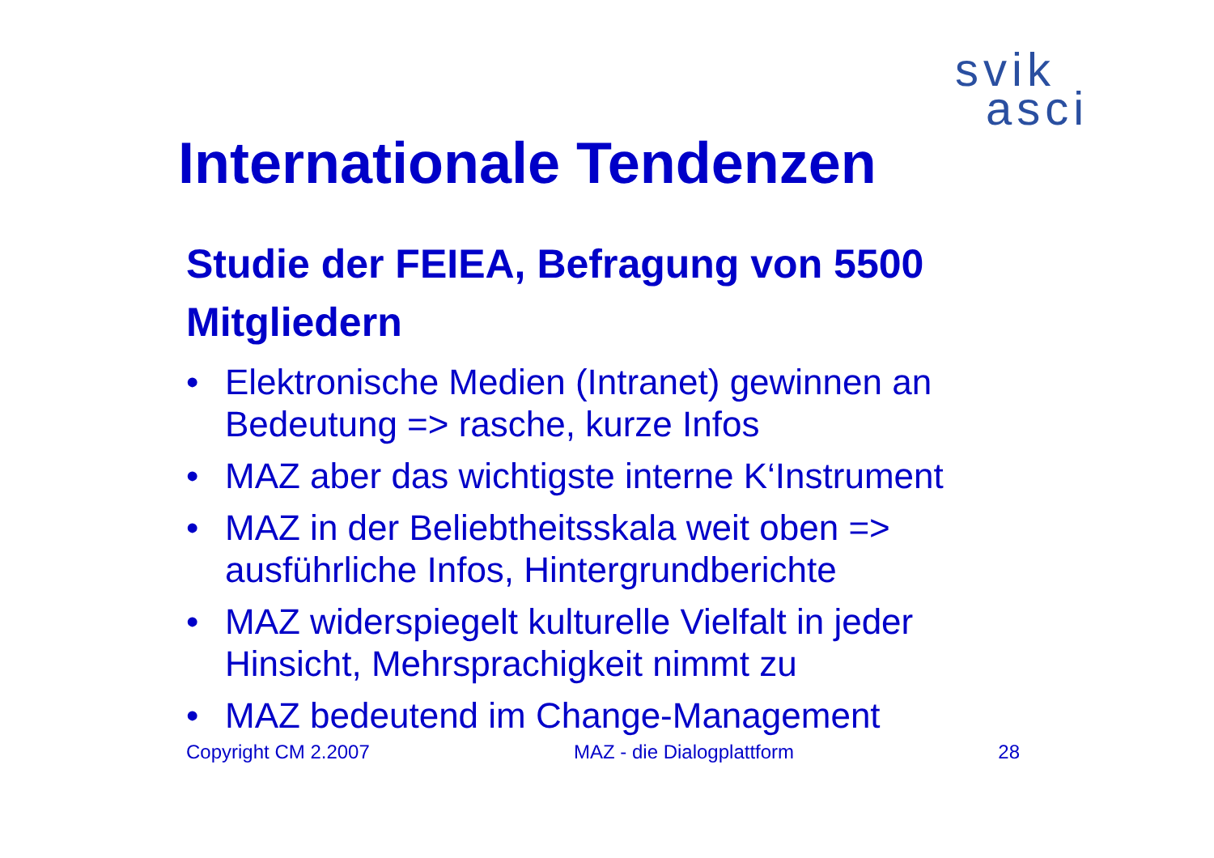svik
asci
Internationale Tendenzen
Studie der FEIEA, Befragung von 5500 Mitgliedern
• Elektronische Medien (Intranet) gewinnen an Bedeutung => rasche, kurze Infos
• MAZ aber das wichtigste interne K‘Instrument
• MAZ in der Beliebtheitsskala weit oben => ausführliche Infos, Hintergrundberichte
• MAZ widerspiegelt kulturelle Vielfalt in jeder Hinsicht, Mehrsprachigkeit nimmt zu
• MAZ bedeutend im Change-Management
Copyright CM 2.2007 MAZ - die Dialogplattform 28